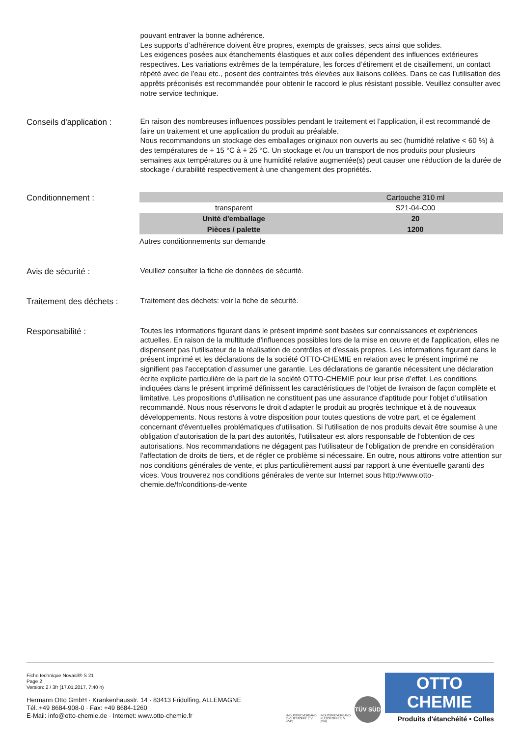pouvant entraver la bonne adhérence.
Les supports d’adhérence doivent être propres, exempts de graisses, secs ainsi que solides.
Les exigences posées aux étanchements élastiques et aux colles dépendent des influences extérieures respectives. Les variations extrêmes de la température, les forces d’étirement et de cisaillement, un contact répété avec de l’eau etc., posent des contraintes très élevées aux liaisons collées. Dans ce cas l’utilisation des apprêts préconisés est recommandée pour obtenir le raccord le plus résistant possible. Veuillez consulter avec notre service technique.
Conseils d'application :
En raison des nombreuses influences possibles pendant le traitement et l’application, il est recommandé de faire un traitement et une application du produit au préalable.
Nous recommandons un stockage des emballages originaux non ouverts au sec (humidité relative < 60 %) à des températures de + 15 °C à + 25 °C. Un stockage et /ou un transport de nos produits pour plusieurs semaines aux températures ou à une humidité relative augmentée(s) peut causer une réduction de la durée de stockage / durabilité respectivement à une changement des propriétés.
Conditionnement :
| | Cartouche 310 ml |
| --- | --- |
| transparent | S21-04-C00 |
| Unité d'emballage | 20 |
| Pièces / palette | 1200 |
Autres conditionnements sur demande
Avis de sécurité :
Veuillez consulter la fiche de données de sécurité.
Traitement des déchets :
Traitement des déchets: voir la fiche de sécurité.
Responsabilité :
Toutes les informations figurant dans le présent imprimé sont basées sur connaissances et expériences actuelles. En raison de la multitude d'influences possibles lors de la mise en œuvre et de l'application, elles ne dispensent pas l'utilisateur de la réalisation de contrôles et d'essais propres. Les informations figurant dans le présent imprimé et les déclarations de la société OTTO-CHEMIE en relation avec le présent imprimé ne signifient pas l'acceptation d’assumer une garantie. Les déclarations de garantie nécessitent une déclaration écrite explicite particulière de la part de la société OTTO-CHEMIE pour leur prise d’effet. Les conditions indiquées dans le présent imprimé définissent les caractéristiques de l'objet de livraison de façon complète et limitative. Les propositions d'utilisation ne constituent pas une assurance d'aptitude pour l'objet d’utilisation recommandé. Nous nous réservons le droit d’adapter le produit au progrès technique et à de nouveaux développements. Nous restons à votre disposition pour toutes questions de votre part, et ce également concernant d'éventuelles problématiques d'utilisation. Si l'utilisation de nos produits devait être soumise à une obligation d’autorisation de la part des autorités, l'utilisateur est alors responsable de l'obtention de ces autorisations. Nos recommandations ne dégagent pas l'utilisateur de l'obligation de prendre en considération l'affectation de droits de tiers, et de régler ce problème si nécessaire. En outre, nous attirons votre attention sur nos conditions générales de vente, et plus particulièrement aussi par rapport à une éventuelle garanti des vices. Vous trouverez nos conditions générales de vente sur Internet sous http://www.otto-chemie.de/fr/conditions-de-vente
Fiche technique Novasil® S 21
Page 2
Version: 2 / 3fr (17.01.2017, 7:40 h)
Hermann Otto GmbH · Krankenhausstr. 14 · 83413 Fridolfing, ALLEMAGNE
Tél.:+49 8684-908-0 · Fax: +49 8684-1260
E-Mail: info@otto-chemie.de · Internet: www.otto-chemie.fr
INDUSTRIEVERBAND
DICHTSTOFFE E.V.
(IVD)
INDUSTRIEVERBAND
KLEBSTOFFE E.V.
(IVK)
TÜV SÜD
OTTO
CHEMIE
Produits d'étanchéité • Colles